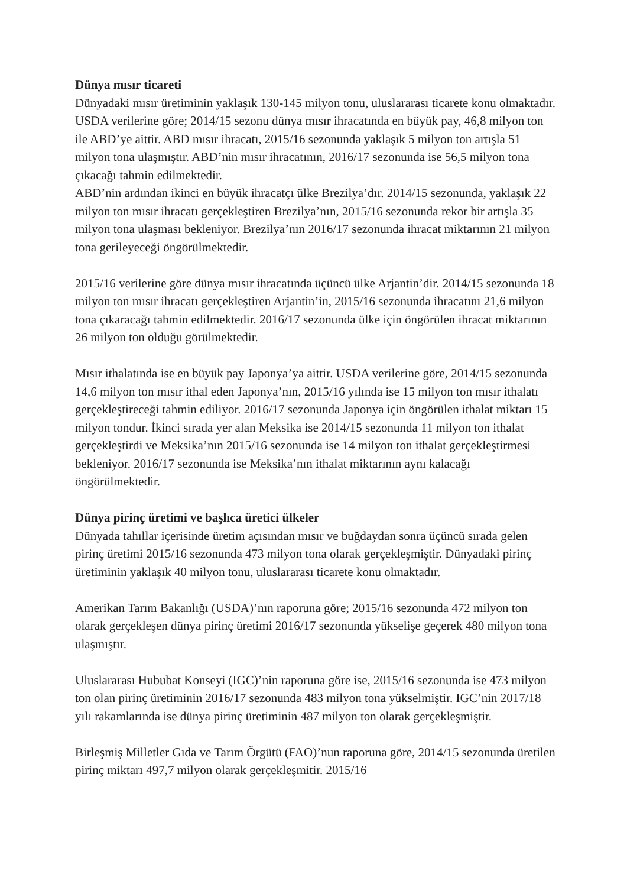Dünya mısır ticareti
Dünyadaki mısır üretiminin yaklaşık 130-145 milyon tonu, uluslararası ticarete konu olmaktadır. USDA verilerine göre; 2014/15 sezonu dünya mısır ihracatında en büyük pay, 46,8 milyon ton ile ABD’ye aittir. ABD mısır ihracatı, 2015/16 sezonunda yaklaşık 5 milyon ton artışla 51 milyon tona ulaşmıştır. ABD’nin mısır ihracatının, 2016/17 sezonunda ise 56,5 milyon tona çıkacağı tahmin edilmektedir.
ABD’nin ardından ikinci en büyük ihracatçı ülke Brezilya’dır. 2014/15 sezonunda, yaklaşık 22 milyon ton mısır ihracatı gerçekleştiren Brezilya’nın, 2015/16 sezonunda rekor bir artışla 35 milyon tona ulaşması bekleniyor. Brezilya’nın 2016/17 sezonunda ihracat miktarının 21 milyon tona gerileyeceği öngörülmektedir.
2015/16 verilerine göre dünya mısır ihracatında üçüncü ülke Arjantin’dir. 2014/15 sezonunda 18 milyon ton mısır ihracatı gerçekleştiren Arjantin’in, 2015/16 sezonunda ihracatını 21,6 milyon tona çıkaracağı tahmin edilmektedir. 2016/17 sezonunda ülke için öngörülen ihracat miktarının 26 milyon ton olduğu görülmektedir.
Mısır ithalatında ise en büyük pay Japonya’ya aittir. USDA verilerine göre, 2014/15 sezonunda 14,6 milyon ton mısır ithal eden Japonya’nın, 2015/16 yılında ise 15 milyon ton mısır ithalatı gerçekleştireceği tahmin ediliyor. 2016/17 sezonunda Japonya için öngörülen ithalat miktarı 15 milyon tondur. İkinci sırada yer alan Meksika ise 2014/15 sezonunda 11 milyon ton ithalat gerçekleştirdi ve Meksika’nın 2015/16 sezonunda ise 14 milyon ton ithalat gerçekleştirmesi bekleniyor. 2016/17 sezonunda ise Meksika’nın ithalat miktarının aynı kalacağı öngörülmektedir.
Dünya pirinç üretimi ve başlıca üretici ülkeler
Dünyada tahıllar içerisinde üretim açısından mısır ve buğdaydan sonra üçüncü sırada gelen pirinç üretimi 2015/16 sezonunda 473 milyon tona olarak gerçekleşmiştir. Dünyadaki pirinç üretiminin yaklaşık 40 milyon tonu, uluslararası ticarete konu olmaktadır.
Amerikan Tarım Bakanlığı (USDA)’nın raporuna göre; 2015/16 sezonunda 472 milyon ton olarak gerçekleşen dünya pirinç üretimi 2016/17 sezonunda yükselişe geçerek 480 milyon tona ulaşmıştır.
Uluslararası Hububat Konseyi (IGC)’nin raporuna göre ise, 2015/16 sezonunda ise 473 milyon ton olan pirinç üretiminin 2016/17 sezonunda 483 milyon tona yükselmiştir. IGC’nin 2017/18 yılı rakamlarında ise dünya pirinç üretiminin 487 milyon ton olarak gerçekleşmiştir.
Birleşmiş Milletler Gıda ve Tarım Örgütü (FAO)’nun raporuna göre, 2014/15 sezonunda üretilen pirinç miktarı 497,7 milyon olarak gerçekleşmitir. 2015/16